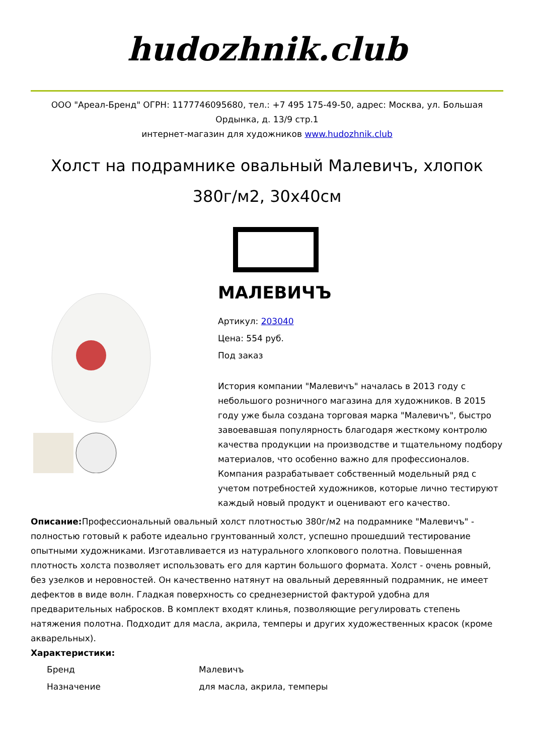hudozhnik.club
ООО "Ареал-Бренд" ОГРН: 1177746095680, тел.: +7 495 175-49-50, адрес: Москва, ул. Большая Ордынка, д. 13/9 стр.1
интернет-магазин для художников www.hudozhnik.club
Холст на подрамнике овальный Малевичъ, хлопок 380г/м2, 30x40см
МАЛЕВИЧЪ
Артикул: 203040
Цена: 554 руб.
Под заказ
История компании "Малевичъ" началась в 2013 году с небольшого розничного магазина для художников. В 2015 году уже была создана торговая марка "Малевичъ", быстро завоевавшая популярность благодаря жесткому контролю качества продукции на производстве и тщательному подбору материалов, что особенно важно для профессионалов. Компания разрабатывает собственный модельный ряд с учетом потребностей художников, которые лично тестируют каждый новый продукт и оценивают его качество.
Описание: Профессиональный овальный холст плотностью 380г/м2 на подрамнике "Малевичъ" - полностью готовый к работе идеально грунтованный холст, успешно прошедший тестирование опытными художниками. Изготавливается из натурального хлопкового полотна. Повышенная плотность холста позволяет использовать его для картин большого формата. Холст - очень ровный, без узелков и неровностей. Он качественно натянут на овальный деревянный подрамник, не имеет дефектов в виде волн. Гладкая поверхность со среднезернистой фактурой удобна для предварительных набросков. В комплект входят клинья, позволяющие регулировать степень натяжения полотна. Подходит для масла, акрила, темперы и других художественных красок (кроме акварельных).
Характеристики:
| Бренд | Малевичъ |
| Назначение | для масла, акрила, темперы |